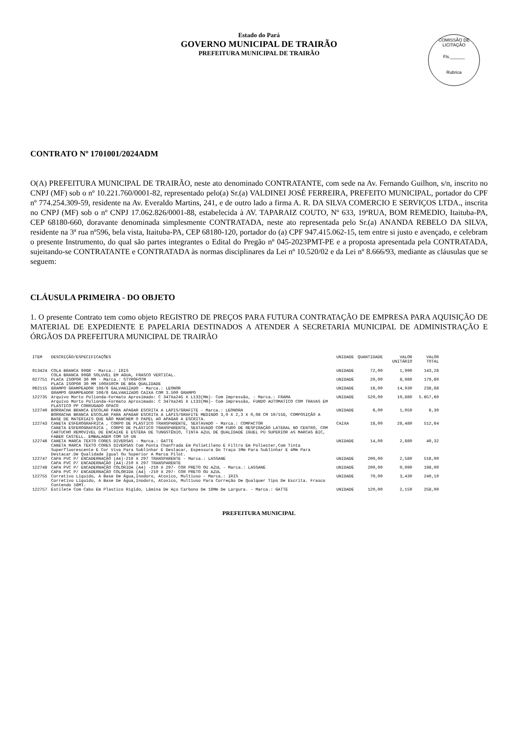Estado do Pará
GOVERNO MUNICIPAL DE TRAIRÃO
PREFEITURA MUNICIPAL DE TRAIRÃO
COMISSÃO DE LICITAÇÃO
Fls.______
Rubrica
CONTRATO Nº 1701001/2024ADM
O(A) PREFEITURA MUNICIPAL DE TRAIRÃO, neste ato denominado CONTRATANTE, com sede na Av. Fernando Guilhon, s/n, inscrito no CNPJ (MF) sob o nº 10.221.760/0001-82, representado pelo(a) Sr.(a) VALDINEI JOSÉ FERREIRA, PREFEITO MUNICIPAL, portador do CPF nº 774.254.309-59, residente na Av. Everaldo Martins, 241, e de outro lado a firma A. R. DA SILVA COMERCIO E SERVIÇOS LTDA., inscrita no CNPJ (MF) sob o nº CNPJ 17.062.826/0001-88, estabelecida à AV. TAPARAIZ COUTO, Nº 633, 19ªRUA, BOM REMEDIO, Itaituba-PA, CEP 68180-660, doravante denominada simplesmente CONTRATADA, neste ato representada pelo Sr.(a) ANANDA REBELO DA SILVA, residente na 3ª rua nº596, bela vista, Itaituba-PA, CEP 68180-120, portador do (a) CPF 947.415.062-15, tem entre si justo e avençado, e celebram o presente Instrumento, do qual são partes integrantes o Edital do Pregão nº 045-2023PMT-PE e a proposta apresentada pela CONTRATADA, sujeitando-se CONTRATANTE e CONTRATADA às normas disciplinares da Lei nº 10.520/02 e da Lei nº 8.666/93, mediante as cláusulas que se seguem:
CLÁUSULA PRIMEIRA - DO OBJETO
1. O presente Contrato tem como objeto REGISTRO DE PREÇOS PARA FUTURA CONTRATAÇÃO DE EMPRESA PARA AQUISIÇÃO DE MATERIAL DE EXPEDIENTE E PAPELARIA DESTINADOS A ATENDER A SECRETARIA MUNICIPAL DE ADMINISTRAÇÃO E ÓRGÃOS DA PREFEITURA MUNICIPAL DE TRAIRÃO
| ITEM | DESCRIÇÃO/ESPECIFICAÇÕES | UNIDADE | QUANTIDADE | VALOR UNITÁRIO | VALOR TOTAL |
| --- | --- | --- | --- | --- | --- |
| 013424 | COLA BRANCA 90GR - Marca.: IRIS COLA BRANCA 90GR SOLUVEL EM AGUA, FRASCO VERTICAL. | UNIDADE | 72,00 | 1,990 | 143,28 |
| 027751 | PLACA ISOPOR 30 MM - Marca.: STYROFOTM PLACA ISOPOR 30 MM 100X50CM DE BOA QUALIDADE | UNIDADE | 20,00 | 8,980 | 179,60 |
| 062115 | GRAMPO GRAMPEADOR 106/6 GALVANIZADO - Marca.: LEONOR GRAMPO GRAMPEADOR 106/6 GALVANIZADO CAIXA COM 3.500 GRAMPO | UNIDADE | 16,00 | 14,930 | 238,88 |
| 122735 | Arquivo Morto Polionda-Formato Aproximado: C 347Xa245 X L133(Mm)- Com Impressão, - Marca.: FRAMA Arquivo Morto Polionda-Formato Aproximado: C 347Xa245 X L133(Mm)- Com Impressão, FUNDO AUTOMATICO COM TRAVAS EM PLASTICO PP CORRUGADO OPACO | UNIDADE | 520,00 | 10,880 | 5.657,60 |
| 122740 | BORRACHA BRANCA ESCOLAR PARA APAGAR ESCRITA A LÁPIS/GRAFITE - Marca.: LEONORA BORRACHA BRANCA ESCOLAR PARA APAGAR ESCRITA A LÁPIS/GRAFITE MEDINDO 3,0 X 2,3 X 0,08 CM 10/15G, COMPOSIÇÃO A BASE DE MATERIAIS QUE NÃO MANCHEM O PAPEL AO APAGAR A ESCRITA. | UNIDADE | 6,00 | 1,050 | 6,30 |
| 122743 | CANETA ESFEROGRAFRICA , CORPO DE PLÁSTICO TRANSPARENTE, SEXTAVADO - Marca.: COMPACTOR CANETA ESFEROGRAFRICA , CORPO DE PLÁSTICO TRANSPARENTE, SEXTAVADO COM FURO DE RESPIRAÇÃO LATERAL NO CENTRO, COM CARTUCHO REMOVIVEL DE ENCAIXE E ESTERA DE TUNGSTÊNIO, TINTA AZUL DE QUALIDADE IGUEL PU SUPERIOR AS MARCAS BIC, FABER CASTELL. EMBALAGEM COM 50 UN | CAIXA | 18,00 | 28,480 | 512,64 |
| 122746 | CANETA MARCA TEXTO CORES DIVERSAS - Marca.: GATTE CANETA MARCA TEXTO CORES DIVERSAS Com Ponta Chanfrada Em Polietileno E Filtro Em Poliester,Com Tinta Superfluorescente E Cor Viva Para Sublinhar E Destacar, Espessura Do Traço 1Mm Para Sublinhar E 4Mm Para Destacar.De Qualidade Igual Ou Superior A Marca Pilot. | UNIDADE | 14,00 | 2,880 | 40,32 |
| 122747 | CAPA PVC P/ ENCADERNAÇÃO (A4)-210 X 297 TRANSPARENTE - Marca.: LASSANE CAPA PVC P/ ENCADERNAÇÃO (A4)-210 X 297 TRANSPARENTE | UNIDADE | 200,00 | 2,580 | 516,00 |
| 122748 | CAPA PVC P/ ENCADERNAÇÃO COLORIDA (A4) -210 X 297- COR PRETO OU AZUL - Marca.: LASSANE CAPA PVC P/ ENCADERNAÇÃO COLORIDA (A4) -210 X 297- COR PRETO OU AZUL | UNIDADE | 200,00 | 0,990 | 198,00 |
| 122755 | Corretivo Liquido, A Base De Água,Inodoro, Atoxico, Multiuso - Marca.: IRIS Corretivo Liquido, A Base De Água,Inodoro, Atoxico, Multiuso Para Correção De Qualquer Tipo De Escrita. Frasco Contendo 18Ml. | UNIDADE | 70,00 | 3,430 | 240,10 |
| 122757 | Estilete Com Cabo Em Plastico Rígido, Lâmina De Aço Carbono De 18Mm De Largura. - Marca.: GATTE | UNIDADE | 120,00 | 2,150 | 258,00 |
PREFEITURA MUNICIPAL